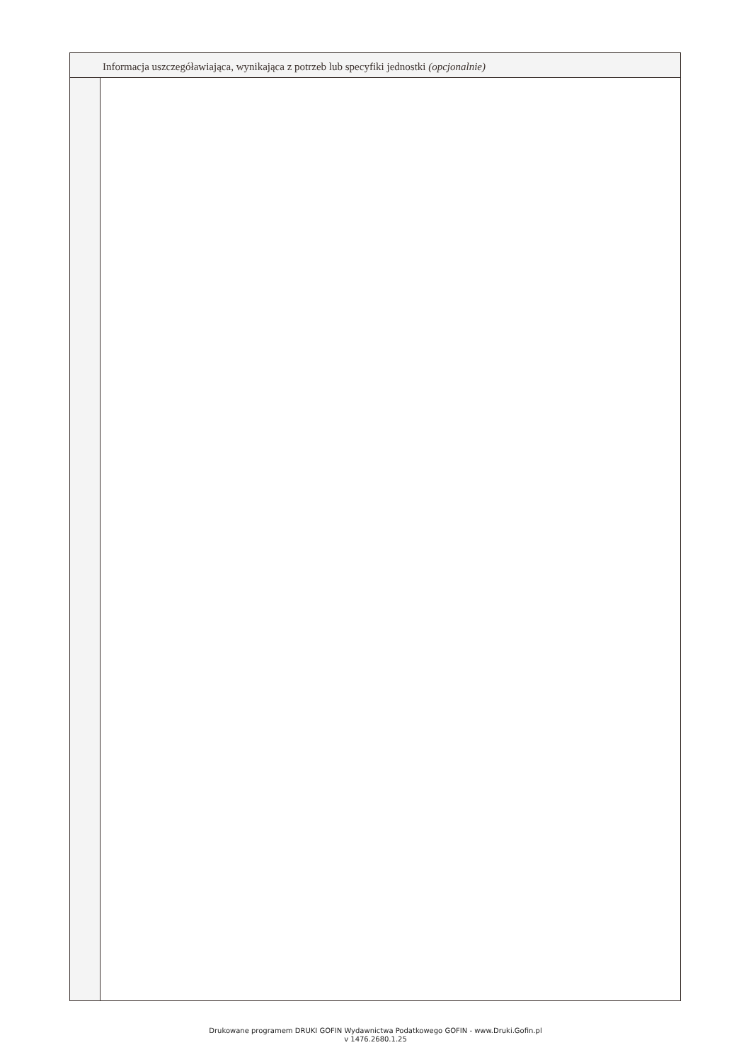Informacja uszczegóławiająca, wynikająca z potrzeb lub specyfiki jednostki (opcjonalnie)
Drukowane programem DRUKI GOFIN Wydawnictwa Podatkowego GOFIN - www.Druki.Gofin.pl
v 1476.2680.1.25